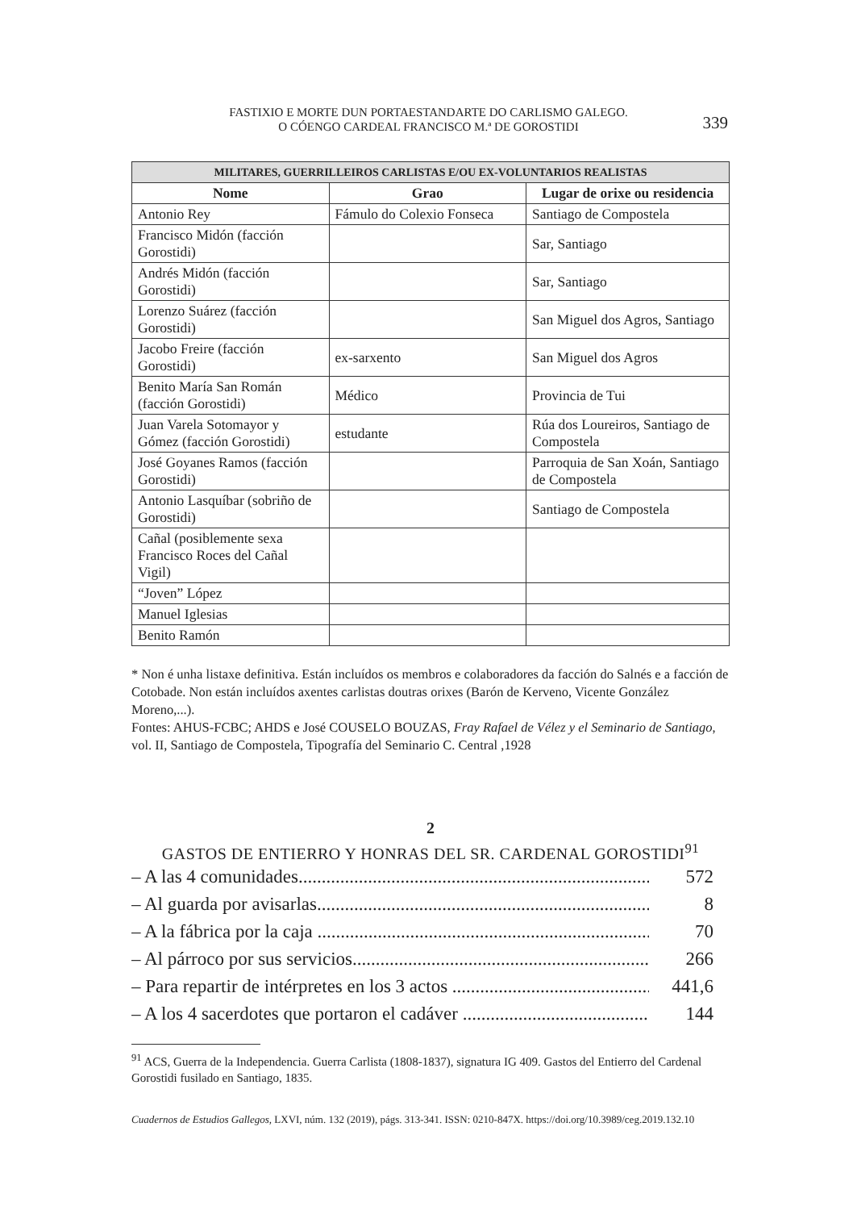FASTIXIO E MORTE DUN PORTAESTANDARTE DO CARLISMO GALEGO.
O CÓENGO CARDEAL FRANCISCO M.ª DE GOROSTIDI
339
| MILITARES, GUERRILLEIROS CARLISTAS E/OU EX-VOLUNTARIOS REALISTAS | | |
| --- | --- | --- |
| Nome | Grao | Lugar de orixe ou residencia |
| Antonio Rey | Fámulo do Colexio Fonseca | Santiago de Compostela |
| Francisco Midón (facción Gorostidi) | | Sar, Santiago |
| Andrés Midón (facción Gorostidi) | | Sar, Santiago |
| Lorenzo Suárez (facción Gorostidi) | | San Miguel dos Agros, Santiago |
| Jacobo Freire (facción Gorostidi) | ex-sarxento | San Miguel dos Agros |
| Benito María San Román (facción Gorostidi) | Médico | Provincia de Tui |
| Juan Varela Sotomayor y Gómez (facción Gorostidi) | estudante | Rúa dos Loureiros, Santiago de Compostela |
| José Goyanes Ramos (facción Gorostidi) | | Parroquia de San Xoán, Santiago de Compostela |
| Antonio Lasquíbar (sobriño de Gorostidi) | | Santiago de Compostela |
| Cañal (posiblemente sexa Francisco Roces del Cañal Vigil) | | |
| “Joven” López | | |
| Manuel Iglesias | | |
| Benito Ramón | | |
* Non é unha listaxe definitiva. Están incluídos os membros e colaboradores da facción do Salnés e a facción de Cotobade. Non están incluídos axentes carlistas doutras orixes (Barón de Kerveno, Vicente González Moreno,...).
Fontes: AHUS-FCBC; AHDS e José COUSELO BOUZAS, Fray Rafael de Vélez y el Seminario de Santiago, vol. II, Santiago de Compostela, Tipografía del Seminario C. Central ,1928
2
GASTOS DE ENTIERRO Y HONRAS DEL SR. CARDENAL GOROSTIDI<sup>91</sup>
– A las 4 comunidades............................................................................. 572
– Al guarda por avisarlas........................................................................... 8
– A la fábrica por la caja .......................................................................... 70
– Al párroco por sus servicios..................................................................... 266
– Para repartir de intérpretes en los 3 actos ................................................ 441,6
– A los 4 sacerdotes que portaron el cadáver ............................................... 144
<sup>91</sup> ACS, Guerra de la Independencia. Guerra Carlista (1808-1837), signatura IG 409. Gastos del Entierro del Cardenal Gorostidi fusilado en Santiago, 1835.
Cuadernos de Estudios Gallegos, LXVI, núm. 132 (2019), págs. 313-341. ISSN: 0210-847X. https://doi.org/10.3989/ceg.2019.132.10